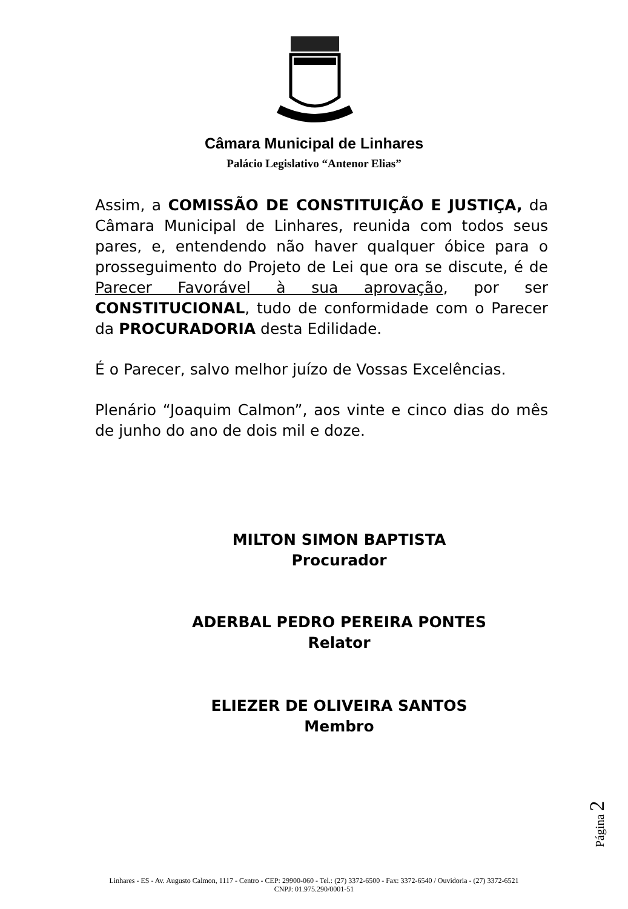Câmara Municipal de Linhares
Palácio Legislativo “Antenor Elias”
Assim, a COMISSÃO DE CONSTITUIÇÃO E JUSTIÇA, da Câmara Municipal de Linhares, reunida com todos seus pares, e, entendendo não haver qualquer óbice para o prosseguimento do Projeto de Lei que ora se discute, é de Parecer Favorável à sua aprovação, por ser CONSTITUCIONAL, tudo de conformidade com o Parecer da PROCURADORIA desta Edilidade.
É o Parecer, salvo melhor juízo de Vossas Excelências.
Plenário “Joaquim Calmon”, aos vinte e cinco dias do mês de junho do ano de dois mil e doze.
MILTON SIMON BAPTISTA
Procurador
ADERBAL PEDRO PEREIRA PONTES
Relator
ELIEZER DE OLIVEIRA SANTOS
Membro
Página 2
Linhares - ES - Av. Augusto Calmon, 1117 - Centro - CEP: 29900-060 - Tel.: (27) 3372-6500 - Fax: 3372-6540 / Ouvidoria - (27) 3372-6521
CNPJ: 01.975.290/0001-51